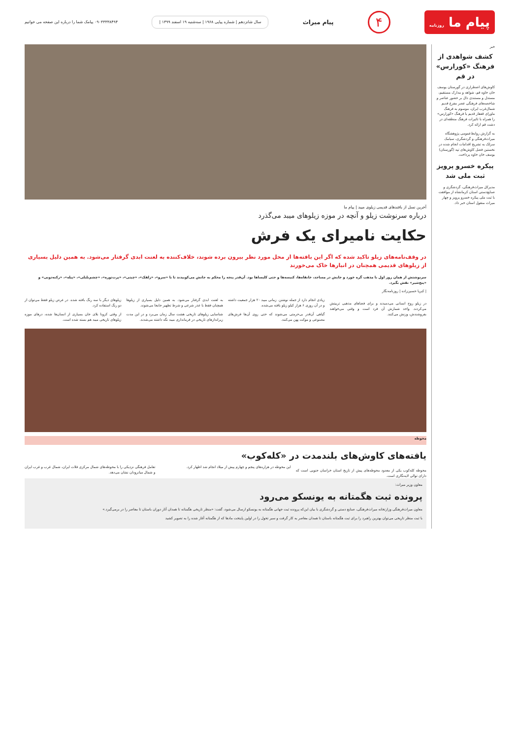پیام ما روزنامه
۴
پیام میراث
سال شانزدهم | شماره پیاپی ۱۹۶۸ | سه‌شنبه ۱۹ اسفند ۱۳۹۹ |
۰۹۰۳۳۳۳۸۴۹۴ پیامک شما را درباره این صفحه می خوانیم
خبر
کشف شواهدی از فرهنگ «کورارس» در قم
کاوش‌های اضطراری در گورستان یوسف خان خاوه قم، شواهد و مدارک مستقیم، مستدل و مستندی دال بر حضور عناصر و شاخصه‌های فرهنگی عصر مفرغ قدیم شمال‌غرب ایران، موسوم به فرهنگ ماورای قفقاز قدیم یا فرهنگ «کورارس» را همراه با تاثیرات فرهنگ منطقه‌ای در دشت قم ارائه کرد.
به گزارش روابط‌عمومی پژوهشگاه میراث‌فرهنگی و گردشگری، سیامک سرلک به تشریح اقدامات انجام شده در نخستین فصل کاوش‌های تپه (گورستان) یوسف خان خاوه پرداخت.
پیکره خسرو پرویز ثبت ملی شد
مدیرکل میراث‌فرهنگی، گردشگری و صنایع‌دستی استان کرمانشاه از موافقت با ثبت ملی پیکره خسرو پرویز و چهار میراث منقول استان خبر داد.
آخرین نسل از بافندهای قدیمی زیلوی میبد | پیام ما
درباره سرنوشت زیلو و آنچه در موزه زیلوهای میبد می‌گذرد
حکایت نامیرای یک فرش
در وقف‌نامه‌های زیلو تاکید شده که اگر این بافته‌ها از محل مورد نظر بیرون برده شوند، خلاف‌کننده به لعنت ابدی گرفتار می‌شود. به همین دلیل بسیاری از زیلوهای قدیمی همچنان در انبارها خاک می‌خورند
سرنوشتش از همان روز اول با مذهب گره خورد و جایش در مساجد، خانقاه‌ها، کنیسه‌ها و حتی کلیساها بود. آن‌قدر پنجه را محکم به جانش می‌کوبیدند تا با «سرو»، «زلفک»، «چیتی»، «پرت‌توره»، «چشم‌بلبلی»، «پیله»، «رکنه‌دونی» و «پنج‌شیر» نقش بگیرد.
| کبریا حسین‌زاده | روزنامه‌نگار
در زیلو روح انسانی می‌دمیدند و برای فضاهای مذهبی تربیتش می‌کردند. واحد شمارش آن فرد است و وقتی می‌خواهند بفروشندش، وزنش می‌کنند.
زیادی انجام دارد از جمله نوشتن. زمانی میبد ۲۰ هزار جمعیت داشته و در آن روزی ۶ هزار کیلو زیلو بافته می‌شده.
گیاهی آن‌قدر بی‌حرمتی می‌شوند که حتی روی آن‌ها فرش‌های مصنوعی و موکت پهن می‌کنند.
به لعنت ابدی گرفتار می‌شود. به همین دلیل بسیاری از زیلوها همچنان فقط با عذر شرعی و شرط تطهیر جابجا می‌شوند.
شناسایی زیلوهای تاریخی هشت سال زمان می‌برد و در این مدت زیراندازهای تاریخی در فرمانداری میبد نگه داشته می‌شدند.
زیلوهای دیگر با سه رنگ بافته شده. در عرض زیلو فقط می‌توان از دو رنگ استفاده کرد.
از وقتی کرونا بلای جان بسیاری از انسان‌ها شده، درهای موزه زیلوهای تاریخی میبد هم بسته شده است.
محوطه
یافته‌های کاوش‌های بلندمدت در «کله‌کوب»
محوطه کله‌کوب یکی از معدود محوطه‌های پیش از تاریخ استان خراسان جنوبی است که دارای توالی لایه‌نگاری است.
این محوطه در هزاره‌های پنجم و چهارم پیش از میلاد انجام شد اظهار کرد.
تعامل فرهنگی نزدیکی را با محوطه‌های شمال مرکزی فلات ایران، شمال غرب و غرب ایران و شمال میانرودان نشان می‌دهد.
معاون وزیر میراث:
پرونده ثبت هگمتانه به یونسکو می‌رود
معاون میراث‌فرهنگی وزارتخانه میراث‌فرهنگی، صنایع دستی و گردشگری با بیان این‌که پرونده ثبت جهانی هگمتانه به یونسکو ارسال می‌شود، گفت: «منظر تاریخی هگمتانه تا همدان آثار دوران باستان تا معاصر را در برمی‌گیرد.»
با ثبت منظر تاریخی می‌توان بهترین راهبرد را برای ثبت هگمتانه باستان تا همدان معاصر به کار گرفت و سیر تحول را در اولین پایتخت ماد‌ها که از هگمتانه آغاز شده را به تصویر کشید